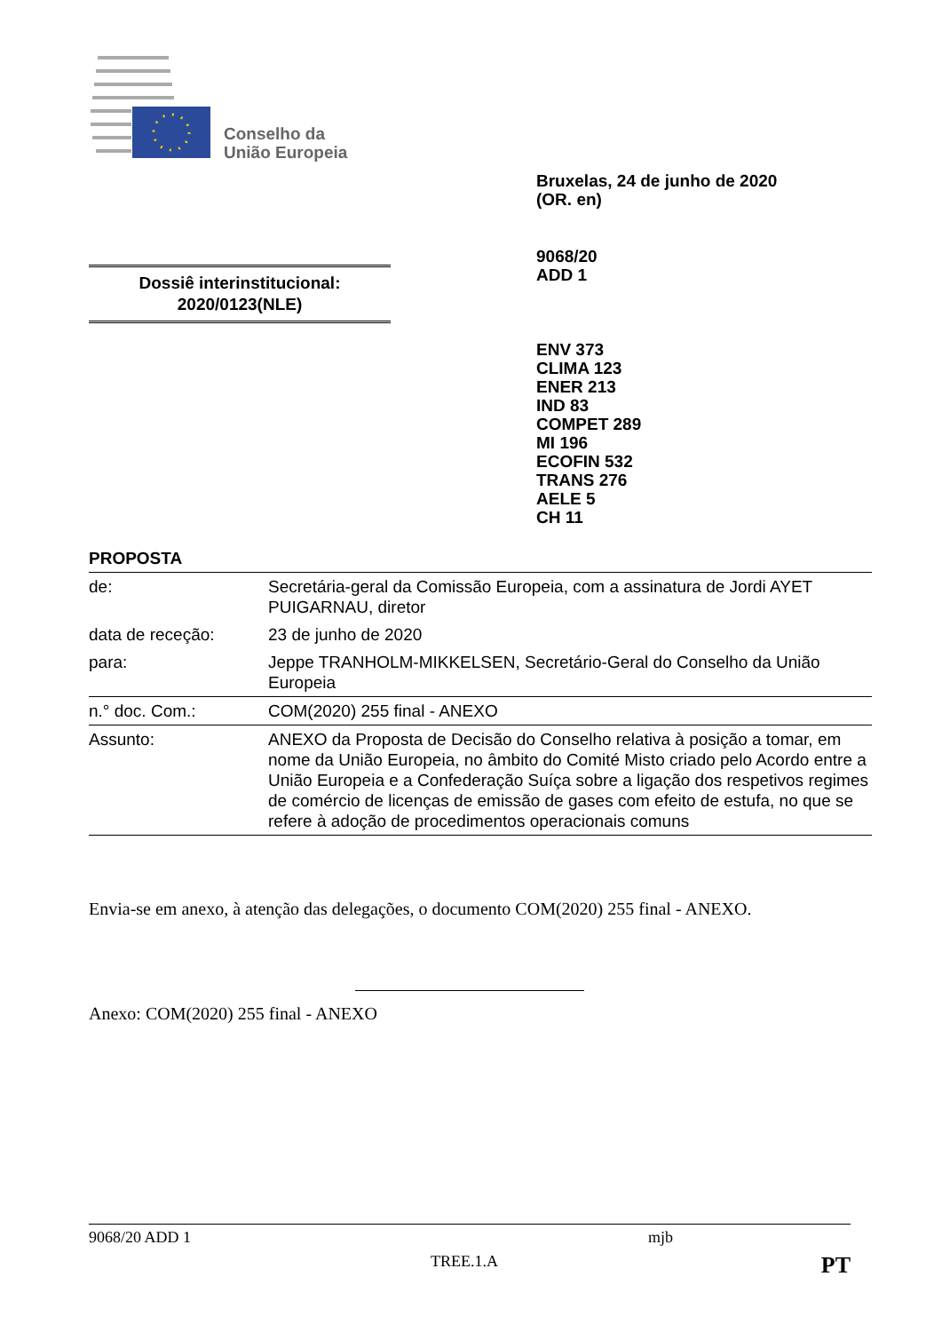Conselho da
União Europeia
Bruxelas, 24 de junho de 2020
(OR. en)
9068/20
ADD 1
Dossiê interinstitucional:
2020/0123(NLE)
ENV 373
CLIMA 123
ENER 213
IND 83
COMPET 289
MI 196
ECOFIN 532
TRANS 276
AELE 5
CH 11
PROPOSTA
| de: | Secretária-geral da Comissão Europeia, com a assinatura de Jordi AYET PUIGARNAU, diretor |
| data de receção: | 23 de junho de 2020 |
| para: | Jeppe TRANHOLM-MIKKELSEN, Secretário-Geral do Conselho da União Europeia |
| n.° doc. Com.: | COM(2020) 255 final - ANEXO |
| Assunto: | ANEXO da Proposta de Decisão do Conselho relativa à posição a tomar, em nome da União Europeia, no âmbito do Comité Misto criado pelo Acordo entre a União Europeia e a Confederação Suíça sobre a ligação dos respetivos regimes de comércio de licenças de emissão de gases com efeito de estufa, no que se refere à adoção de procedimentos operacionais comuns |
Envia-se em anexo, à atenção das delegações, o documento COM(2020) 255 final - ANEXO.
Anexo: COM(2020) 255 final - ANEXO
9068/20 ADD 1 mjb
TREE.1.A PT